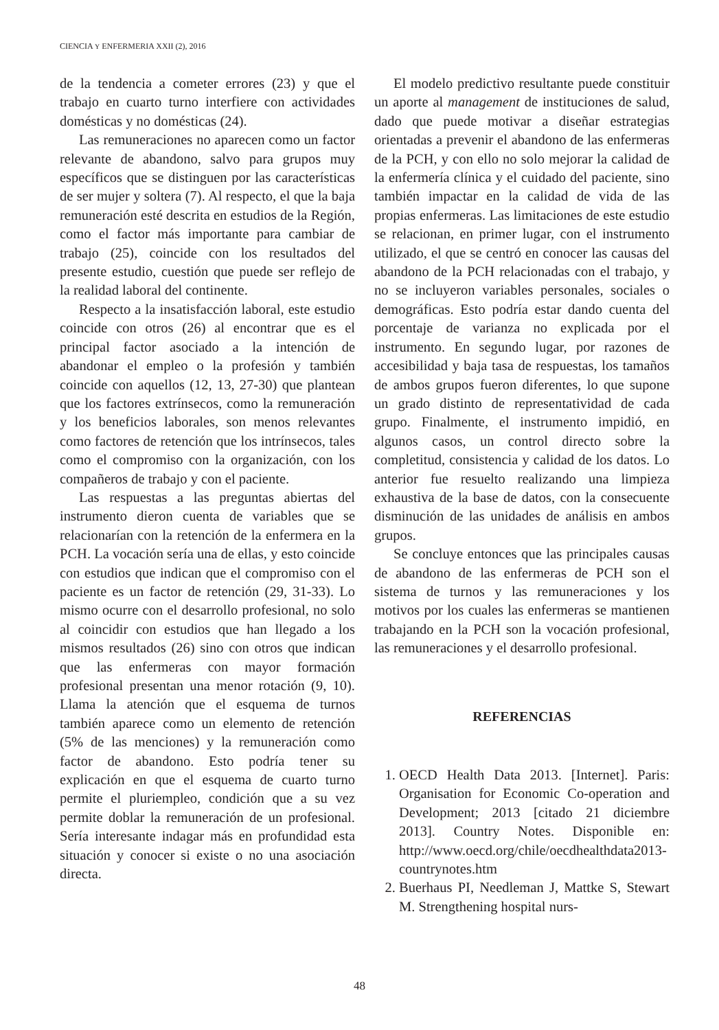CIENCIA Y ENFERMERIA XXII (2), 2016
de la tendencia a cometer errores (23) y que el trabajo en cuarto turno interfiere con actividades domésticas y no domésticas (24).
Las remuneraciones no aparecen como un factor relevante de abandono, salvo para grupos muy específicos que se distinguen por las características de ser mujer y soltera (7). Al respecto, el que la baja remuneración esté descrita en estudios de la Región, como el factor más importante para cambiar de trabajo (25), coincide con los resultados del presente estudio, cuestión que puede ser reflejo de la realidad laboral del continente.
Respecto a la insatisfacción laboral, este estudio coincide con otros (26) al encontrar que es el principal factor asociado a la intención de abandonar el empleo o la profesión y también coincide con aquellos (12, 13, 27-30) que plantean que los factores extrínsecos, como la remuneración y los beneficios laborales, son menos relevantes como factores de retención que los intrínsecos, tales como el compromiso con la organización, con los compañeros de trabajo y con el paciente.
Las respuestas a las preguntas abiertas del instrumento dieron cuenta de variables que se relacionarían con la retención de la enfermera en la PCH. La vocación sería una de ellas, y esto coincide con estudios que indican que el compromiso con el paciente es un factor de retención (29, 31-33). Lo mismo ocurre con el desarrollo profesional, no solo al coincidir con estudios que han llegado a los mismos resultados (26) sino con otros que indican que las enfermeras con mayor formación profesional presentan una menor rotación (9, 10). Llama la atención que el esquema de turnos también aparece como un elemento de retención (5% de las menciones) y la remuneración como factor de abandono. Esto podría tener su explicación en que el esquema de cuarto turno permite el pluriempleo, condición que a su vez permite doblar la remuneración de un profesional. Sería interesante indagar más en profundidad esta situación y conocer si existe o no una asociación directa.
El modelo predictivo resultante puede constituir un aporte al management de instituciones de salud, dado que puede motivar a diseñar estrategias orientadas a prevenir el abandono de las enfermeras de la PCH, y con ello no solo mejorar la calidad de la enfermería clínica y el cuidado del paciente, sino también impactar en la calidad de vida de las propias enfermeras. Las limitaciones de este estudio se relacionan, en primer lugar, con el instrumento utilizado, el que se centró en conocer las causas del abandono de la PCH relacionadas con el trabajo, y no se incluyeron variables personales, sociales o demográficas. Esto podría estar dando cuenta del porcentaje de varianza no explicada por el instrumento. En segundo lugar, por razones de accesibilidad y baja tasa de respuestas, los tamaños de ambos grupos fueron diferentes, lo que supone un grado distinto de representatividad de cada grupo. Finalmente, el instrumento impidió, en algunos casos, un control directo sobre la completitud, consistencia y calidad de los datos. Lo anterior fue resuelto realizando una limpieza exhaustiva de la base de datos, con la consecuente disminución de las unidades de análisis en ambos grupos.
Se concluye entonces que las principales causas de abandono de las enfermeras de PCH son el sistema de turnos y las remuneraciones y los motivos por los cuales las enfermeras se mantienen trabajando en la PCH son la vocación profesional, las remuneraciones y el desarrollo profesional.
REFERENCIAS
1. OECD Health Data 2013. [Internet]. Paris: Organisation for Economic Co-operation and Development; 2013 [citado 21 diciembre 2013]. Country Notes. Disponible en: http://www.oecd.org/chile/oecdhealthdata2013-countrynotes.htm
2. Buerhaus PI, Needleman J, Mattke S, Stewart M. Strengthening hospital nurs-
48